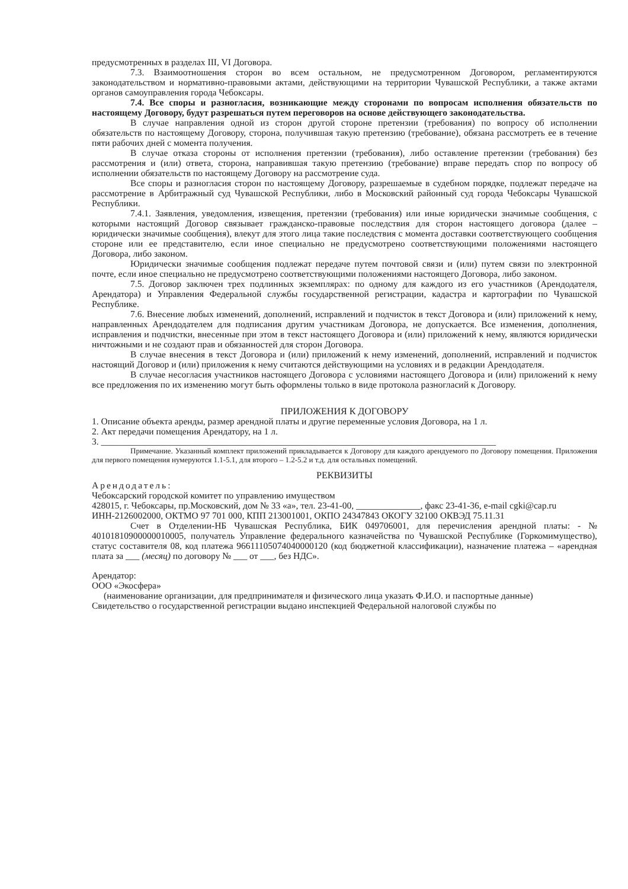предусмотренных в разделах III, VI Договора.
7.3. Взаимоотношения сторон во всем остальном, не предусмотренном Договором, регламентируются законодательством и нормативно-правовыми актами, действующими на территории Чувашской Республики, а также актами органов самоуправления города Чебоксары.
7.4. Все споры и разногласия, возникающие между сторонами по вопросам исполнения обязательств по настоящему Договору, будут разрешаться путем переговоров на основе действующего законодательства.
В случае направления одной из сторон другой стороне претензии (требования) по вопросу об исполнении обязательств по настоящему Договору, сторона, получившая такую претензию (требование), обязана рассмотреть ее в течение пяти рабочих дней с момента получения.
В случае отказа стороны от исполнения претензии (требования), либо оставление претензии (требования) без рассмотрения и (или) ответа, сторона, направившая такую претензию (требование) вправе передать спор по вопросу об исполнении обязательств по настоящему Договору на рассмотрение суда.
Все споры и разногласия сторон по настоящему Договору, разрешаемые в судебном порядке, подлежат передаче на рассмотрение в Арбитражный суд Чувашской Республики, либо в Московский районный суд города Чебоксары Чувашской Республики.
7.4.1. Заявления, уведомления, извещения, претензии (требования) или иные юридически значимые сообщения, с которыми настоящий Договор связывает гражданско-правовые последствия для сторон настоящего договора (далее – юридически значимые сообщения), влекут для этого лица такие последствия с момента доставки соответствующего сообщения стороне или ее представителю, если иное специально не предусмотрено соответствующими положениями настоящего Договора, либо законом.
Юридически значимые сообщения подлежат передаче путем почтовой связи и (или) путем связи по электронной почте, если иное специально не предусмотрено соответствующими положениями настоящего Договора, либо законом.
7.5. Договор заключен трех подлинных экземплярах: по одному для каждого из его участников (Арендодателя, Арендатора) и Управления Федеральной службы государственной регистрации, кадастра и картографии по Чувашской Республике.
7.6. Внесение любых изменений, дополнений, исправлений и подчисток в текст Договора и (или) приложений к нему, направленных Арендодателем для подписания другим участникам Договора, не допускается. Все изменения, дополнения, исправления и подчистки, внесенные при этом в текст настоящего Договора и (или) приложений к нему, являются юридически ничтожными и не создают прав и обязанностей для сторон Договора.
В случае внесения в текст Договора и (или) приложений к нему изменений, дополнений, исправлений и подчисток настоящий Договор и (или) приложения к нему считаются действующими на условиях и в редакции Арендодателя.
В случае несогласия участников настоящего Договора с условиями настоящего Договора и (или) приложений к нему все предложения по их изменению могут быть оформлены только в виде протокола разногласий к Договору.
ПРИЛОЖЕНИЯ К ДОГОВОРУ
1. Описание объекта аренды, размер арендной платы и другие переменные условия Договора, на 1 л.
2. Акт передачи помещения Арендатору, на 1 л.
3. ______________________________________________________________________________________
Примечание. Указанный комплект приложений прикладывается к Договору для каждого арендуемого по Договору помещения. Приложения для первого помещения нумеруются 1.1-5.1, для второго – 1.2-5.2 и т.д. для остальных помещений.
РЕКВИЗИТЫ
Арендодатель:
Чебоксарский городской комитет по управлению имуществом
428015, г. Чебоксары, пр.Московский, дом № 33 «а», тел. 23-41-00, ______________, факс 23-41-36, e-mail cgki@cap.ru
ИНН-2126002000, ОКТМО 97 701 000, КПП 213001001, ОКПО 24347843 ОКОГУ 32100 ОКВЭД 75.11.31
Счет в Отделении-НБ Чувашская Республика, БИК 049706001, для перечисления арендной платы: - № 40101810900000010005, получатель Управление федерального казначейства по Чувашской Республике (Горкомимущество), статус составителя 08, код платежа 96611105074040000120 (код бюджетной классификации), назначение платежа – «арендная плата за ___ (месяц) по договору № ___ от ___, без НДС».
Арендатор:
ООО «Экосфера»
(наименование организации, для предпринимателя и физического лица указать Ф.И.О. и паспортные данные)
Свидетельство о государственной регистрации выдано инспекцией Федеральной налоговой службы по